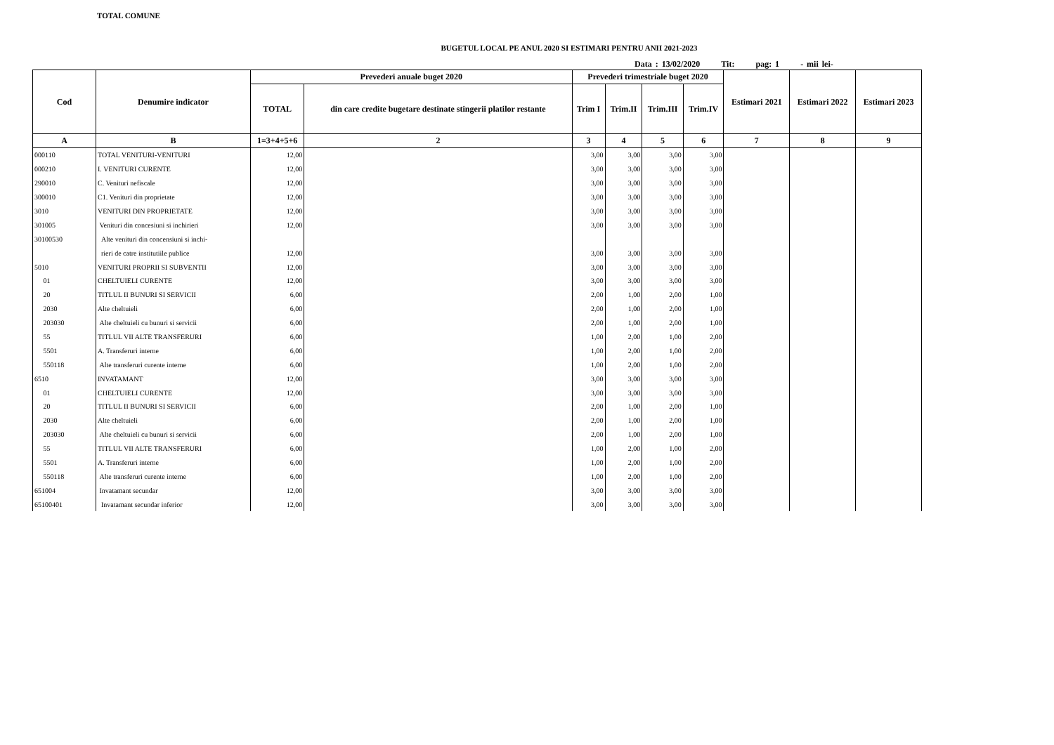TOTAL COMUNE
BUGETUL LOCAL PE ANUL 2020 SI ESTIMARI PENTRU ANII 2021-2023
Data : 13/02/2020 Tit: pag: 1 - mii lei-
| Cod | Denumire indicator | Prevederi anuale buget 2020 | | Prevederi trimestriale buget 2020 | | | | Estimari 2021 | Estimari 2022 | Estimari 2023 |
| --- | --- | --- | --- | --- | --- | --- | --- | --- | --- | --- |
| | | TOTAL | din care credite bugetare destinate stingerii platilor restante | Trim I | Trim.II | Trim.III | Trim.IV | | | |
| A | B | 1=3+4+5+6 | 2 | 3 | 4 | 5 | 6 | 7 | 8 | 9 |
| 000110 | TOTAL VENITURI-VENITURI | 12,00 | | 3,00 | 3,00 | 3,00 | 3,00 | | | |
| 000210 | I. VENITURI CURENTE | 12,00 | | 3,00 | 3,00 | 3,00 | 3,00 | | | |
| 290010 | C. Venituri nefiscale | 12,00 | | 3,00 | 3,00 | 3,00 | 3,00 | | | |
| 300010 | C1. Venituri din proprietate | 12,00 | | 3,00 | 3,00 | 3,00 | 3,00 | | | |
| 3010 | VENITURI DIN PROPRIETATE | 12,00 | | 3,00 | 3,00 | 3,00 | 3,00 | | | |
| 301005 | Venituri din concesiuni si inchirieri | 12,00 | | 3,00 | 3,00 | 3,00 | 3,00 | | | |
| 30100530 | Alte venituri din concensiuni si inchi- | | | | | | | | | |
| | rieri de catre institutiile publice | 12,00 | | 3,00 | 3,00 | 3,00 | 3,00 | | | |
| 5010 | VENITURI PROPRII SI SUBVENTII | 12,00 | | 3,00 | 3,00 | 3,00 | 3,00 | | | |
| 01 | CHELTUIELI CURENTE | 12,00 | | 3,00 | 3,00 | 3,00 | 3,00 | | | |
| 20 | TITLUL II BUNURI SI SERVICII | 6,00 | | 2,00 | 1,00 | 2,00 | 1,00 | | | |
| 2030 | Alte cheltuieli | 6,00 | | 2,00 | 1,00 | 2,00 | 1,00 | | | |
| 203030 | Alte cheltuieli cu bunuri si servicii | 6,00 | | 2,00 | 1,00 | 2,00 | 1,00 | | | |
| 55 | TITLUL VII ALTE TRANSFERURI | 6,00 | | 1,00 | 2,00 | 1,00 | 2,00 | | | |
| 5501 | A. Transferuri interne | 6,00 | | 1,00 | 2,00 | 1,00 | 2,00 | | | |
| 550118 | Alte transferuri curente interne | 6,00 | | 1,00 | 2,00 | 1,00 | 2,00 | | | |
| 6510 | INVATAMANT | 12,00 | | 3,00 | 3,00 | 3,00 | 3,00 | | | |
| 01 | CHELTUIELI CURENTE | 12,00 | | 3,00 | 3,00 | 3,00 | 3,00 | | | |
| 20 | TITLUL II BUNURI SI SERVICII | 6,00 | | 2,00 | 1,00 | 2,00 | 1,00 | | | |
| 2030 | Alte cheltuieli | 6,00 | | 2,00 | 1,00 | 2,00 | 1,00 | | | |
| 203030 | Alte cheltuieli cu bunuri si servicii | 6,00 | | 2,00 | 1,00 | 2,00 | 1,00 | | | |
| 55 | TITLUL VII ALTE TRANSFERURI | 6,00 | | 1,00 | 2,00 | 1,00 | 2,00 | | | |
| 5501 | A. Transferuri interne | 6,00 | | 1,00 | 2,00 | 1,00 | 2,00 | | | |
| 550118 | Alte transferuri curente interne | 6,00 | | 1,00 | 2,00 | 1,00 | 2,00 | | | |
| 651004 | Invatamant secundar | 12,00 | | 3,00 | 3,00 | 3,00 | 3,00 | | | |
| 65100401 | Invatamant secundar inferior | 12,00 | | 3,00 | 3,00 | 3,00 | 3,00 | | | |